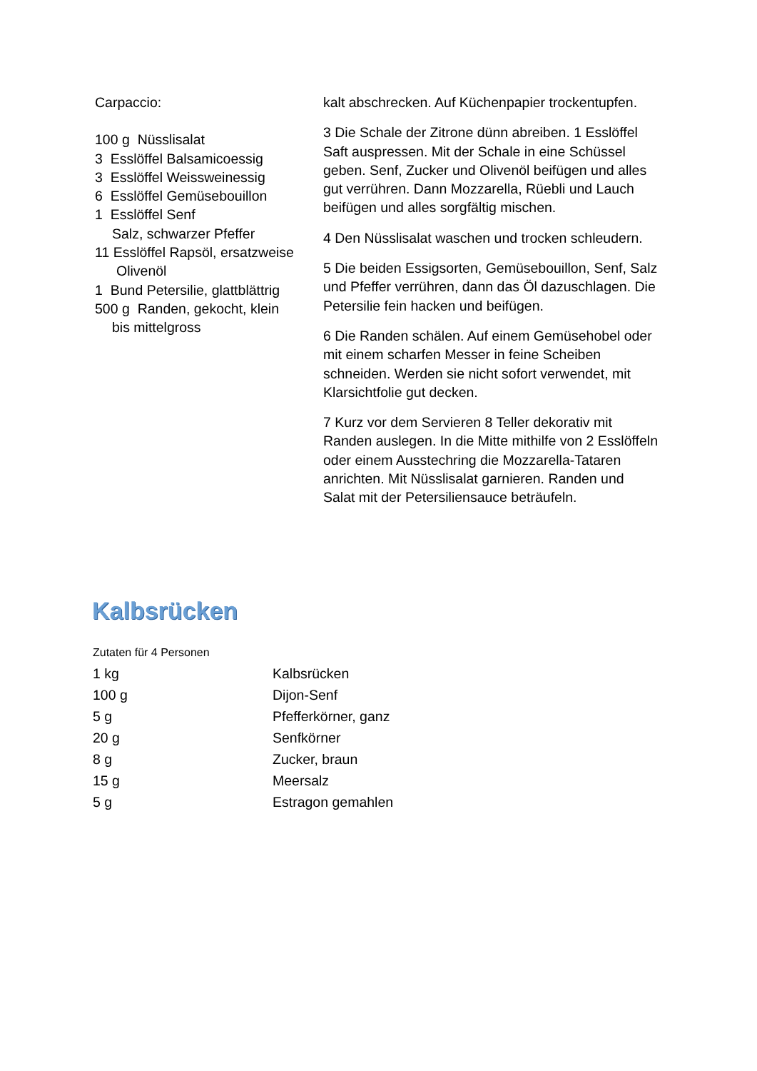Carpaccio:
100 g Nüsslisalat
3 Esslöffel Balsamicoessig
3 Esslöffel Weissweinessig
6 Esslöffel Gemüsebouillon
1 Esslöffel Senf
Salz, schwarzer Pfeffer
11 Esslöffel Rapsöl, ersatzweise
Olivenöl
1 Bund Petersilie, glattblättrig
500 g Randen, gekocht, klein
bis mittelgross
kalt abschrecken. Auf Küchenpapier trockentupfen.
3 Die Schale der Zitrone dünn abreiben. 1 Esslöffel Saft auspressen. Mit der Schale in eine Schüssel geben. Senf, Zucker und Olivenöl beifügen und alles gut verrühren. Dann Mozzarella, Rüebli und Lauch beifügen und alles sorgfältig mischen.
4 Den Nüsslisalat waschen und trocken schleudern.
5 Die beiden Essigsorten, Gemüsebouillon, Senf, Salz und Pfeffer verrühren, dann das Öl dazuschlagen. Die Petersilie fein hacken und beifügen.
6 Die Randen schälen. Auf einem Gemüsehobel oder mit einem scharfen Messer in feine Scheiben schneiden. Werden sie nicht sofort verwendet, mit Klarsichtfolie gut decken.
7 Kurz vor dem Servieren 8 Teller dekorativ mit Randen auslegen. In die Mitte mithilfe von 2 Esslöffeln oder einem Ausstechring die Mozzarella-Tataren anrichten. Mit Nüsslisalat garnieren. Randen und Salat mit der Petersiliensauce beträufeln.
Kalbsrücken
Zutaten für 4 Personen
| 1 kg | Kalbsrücken |
| 100 g | Dijon-Senf |
| 5 g | Pfefferkörner, ganz |
| 20 g | Senfkörner |
| 8 g | Zucker, braun |
| 15 g | Meersalz |
| 5 g | Estragon gemahlen |